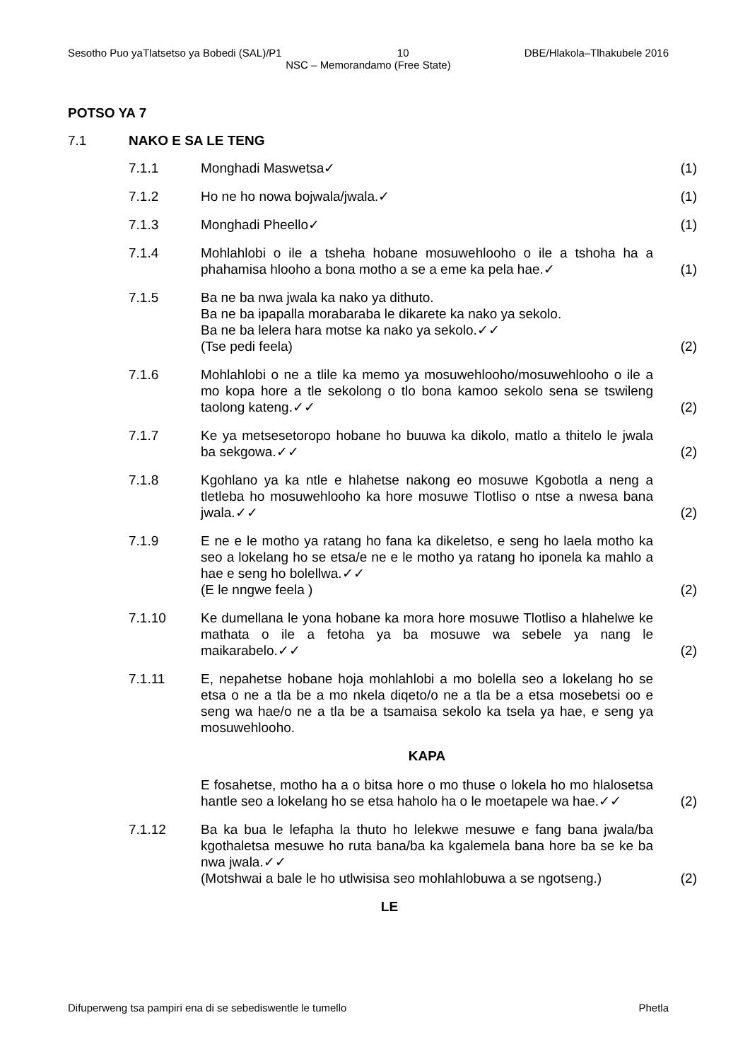Sesotho Puo yaTlatsetso ya Bobedi (SAL)/P1 10 DBE/Hlakola–Tlhakubele 2016
NSC – Memorandamo (Free State)
POTSO YA 7
7.1 NAKO E SA LE TENG
7.1.1 Monghadi Maswetsa✓ (1)
7.1.2 Ho ne ho nowa bojwala/jwala.✓ (1)
7.1.3 Monghadi Pheello✓ (1)
7.1.4 Mohlahlobi o ile a tsheha hobane mosuwehlooho o ile a tshoha ha a phahamisa hlooho a bona motho a se a eme ka pela hae.✓ (1)
7.1.5 Ba ne ba nwa jwala ka nako ya dithuto.
Ba ne ba ipapalla morabaraba le dikarete ka nako ya sekolo.
Ba ne ba lelera hara motse ka nako ya sekolo.✓✓
(Tse pedi feela) (2)
7.1.6 Mohlahlobi o ne a tlile ka memo ya mosuwehlooho/mosuwehlooho o ile a mo kopa hore a tle sekolong o tlo bona kamoo sekolo sena se tswileng taolong kateng.✓✓ (2)
7.1.7 Ke ya metsesetoropo hobane ho buuwa ka dikolo, matlo a thitelo le jwala ba sekgowa.✓✓ (2)
7.1.8 Kgohlano ya ka ntle e hlahetse nakong eo mosuwe Kgobotla a neng a tletleba ho mosuwehlooho ka hore mosuwe Tlotliso o ntse a nwesa bana jwala.✓✓ (2)
7.1.9 E ne e le motho ya ratang ho fana ka dikeletso, e seng ho laela motho ka seo a lokelang ho se etsa/e ne e le motho ya ratang ho iponela ka mahlo a hae e seng ho bolellwa.✓✓
(E le nngwe feela ) (2)
7.1.10 Ke dumellana le yona hobane ka mora hore mosuwe Tlotliso a hlahelwe ke mathata o ile a fetoha ya ba mosuwe wa sebele ya nang le maikarabelo.✓✓ (2)
7.1.11 E, nepahetse hobane hoja mohlahlobi a mo bolella seo a lokelang ho se etsa o ne a tla be a mo nkela diqeto/o ne a tla be a etsa mosebetsi oo e seng wa hae/o ne a tla be a tsamaisa sekolo ka tsela ya hae, e seng ya mosuwehlooho.
KAPA
E fosahetse, motho ha a o bitsa hore o mo thuse o lokela ho mo hlalosetsa hantle seo a lokelang ho se etsa haholo ha o le moetapele wa hae.✓✓ (2)
7.1.12 Ba ka bua le lefapha la thuto ho lelekwe mesuwe e fang bana jwala/ba kgothaletsa mesuwe ho ruta bana/ba ka kgalemela bana hore ba se ke ba nwa jwala.✓✓
(Motshwai a bale le ho utlwisisa seo mohlahlobuwa a se ngotseng.) (2)
LE
Difuperweng tsa pampiri ena di se sebediswentle le tumello Phetla